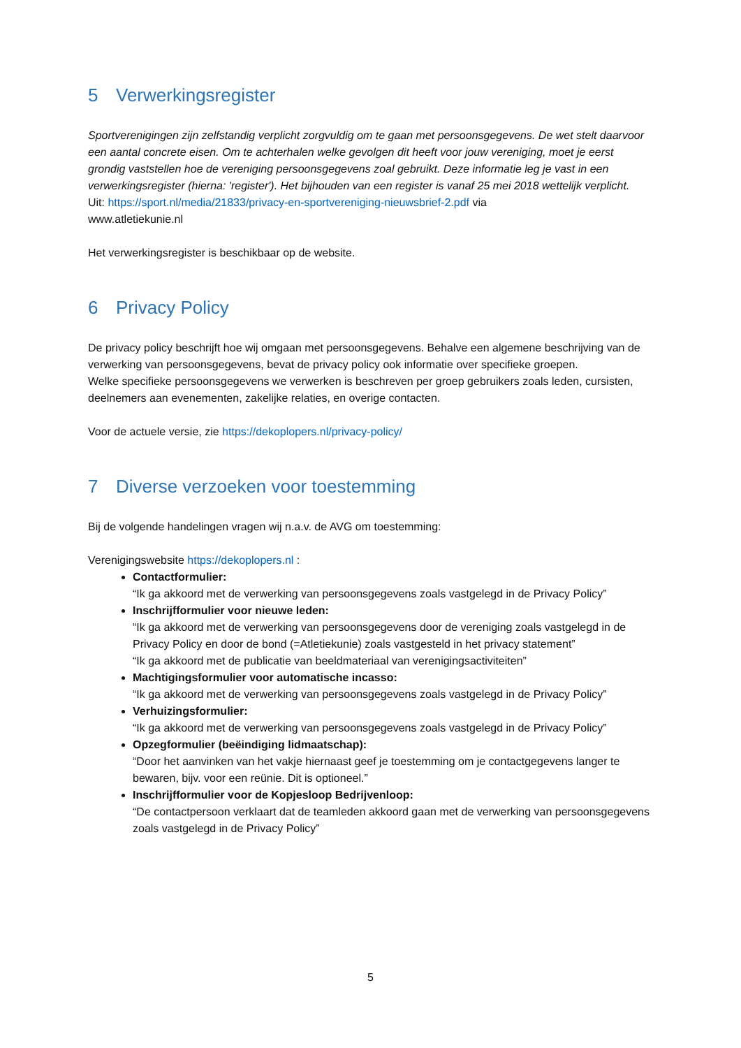5 Verwerkingsregister
Sportverenigingen zijn zelfstandig verplicht zorgvuldig om te gaan met persoonsgegevens. De wet stelt daarvoor een aantal concrete eisen. Om te achterhalen welke gevolgen dit heeft voor jouw vereniging, moet je eerst grondig vaststellen hoe de vereniging persoonsgegevens zoal gebruikt. Deze informatie leg je vast in een verwerkingsregister (hierna: 'register'). Het bijhouden van een register is vanaf 25 mei 2018 wettelijk verplicht.
Uit: https://sport.nl/media/21833/privacy-en-sportvereniging-nieuwsbrief-2.pdf via
www.atletiekunie.nl
Het verwerkingsregister is beschikbaar op de website.
6 Privacy Policy
De privacy policy beschrijft hoe wij omgaan met persoonsgegevens. Behalve een algemene beschrijving van de verwerking van persoonsgegevens, bevat de privacy policy ook informatie over specifieke groepen.
Welke specifieke persoonsgegevens we verwerken is beschreven per groep gebruikers zoals leden, cursisten, deelnemers aan evenementen, zakelijke relaties, en overige contacten.
Voor de actuele versie, zie https://dekoplopers.nl/privacy-policy/
7 Diverse verzoeken voor toestemming
Bij de volgende handelingen vragen wij n.a.v. de AVG om toestemming:
Verenigingswebsite https://dekoplopers.nl :
Contactformulier:
“Ik ga akkoord met de verwerking van persoonsgegevens zoals vastgelegd in de Privacy Policy”
Inschrijfformulier voor nieuwe leden:
“Ik ga akkoord met de verwerking van persoonsgegevens door de vereniging zoals vastgelegd in de Privacy Policy en door de bond (=Atletiekunie) zoals vastgesteld in het privacy statement”
“Ik ga akkoord met de publicatie van beeldmateriaal van verenigingsactiviteiten”
Machtigingsformulier voor automatische incasso:
“Ik ga akkoord met de verwerking van persoonsgegevens zoals vastgelegd in de Privacy Policy”
Verhuizingsformulier:
“Ik ga akkoord met de verwerking van persoonsgegevens zoals vastgelegd in de Privacy Policy”
Opzegformulier (beëindiging lidmaatschap):
“Door het aanvinken van het vakje hiernaast geef je toestemming om je contactgegevens langer te bewaren, bijv. voor een reünie. Dit is optioneel.”
Inschrijfformulier voor de Kopjesloop Bedrijvenloop:
“De contactpersoon verklaart dat de teamleden akkoord gaan met de verwerking van persoonsgegevens zoals vastgelegd in de Privacy Policy”
5